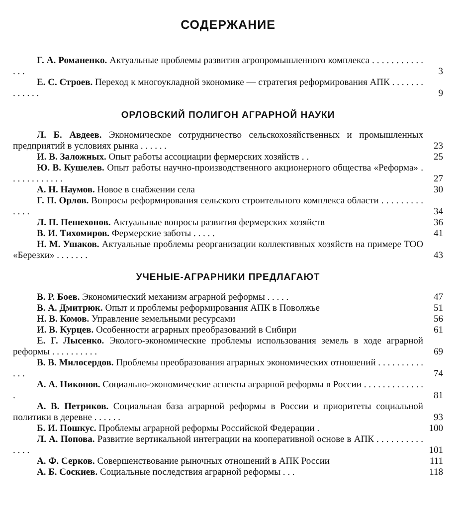СОДЕРЖАНИЕ
Г. А. Романенко. Актуальные проблемы развития агропромышленного комплекса . . . . . . . . . . . . . . 3
Е. С. Строев. Переход к многоукладной экономике — стратегия реформирования АПК . . . . . . . . . . . . . 9
ОРЛОВСКИЙ ПОЛИГОН АГРАРНОЙ НАУКИ
Л. Б. Авдеев. Экономическое сотрудничество сельскохозяйственных и промышленных предприятий в условиях рынка . . . . . . 23
И. В. Заложных. Опыт работы ассоциации фермерских хозяйств . . 25
Ю. В. Кушелев. Опыт работы научно-производственного акционерного общества «Реформа» . . . . . . . . . . . . 27
А. Н. Наумов. Новое в снабжении села 30
Г. П. Орлов. Вопросы реформирования сельского строительного комплекса области . . . . . . . . . . . . . 34
Л. П. Пешехонов. Актуальные вопросы развития фермерских хозяйств 36
В. И. Тихомиров. Фермерские заботы . . . . . 41
Н. М. Ушаков. Актуальные проблемы реорганизации коллективных хозяйств на примере ТОО «Березки» . . . . . . . 43
УЧЕНЫЕ-АГРАРНИКИ ПРЕДЛАГАЮТ
В. Р. Боев. Экономический механизм аграрной реформы . . . . . 47
В. А. Дмитрюк. Опыт и проблемы реформирования АПК в Поволжье 51
Н. В. Комов. Управление земельными ресурсами 56
И. В. Курцев. Особенности аграрных преобразований в Сибири 61
Е. Г. Лысенко. Эколого-экономические проблемы использования земель в ходе аграрной реформы . . . . . . . . . . 69
В. В. Милосердов. Проблемы преобразования аграрных экономических отношений . . . . . . . . . . . . . 74
А. А. Никонов. Социально-экономические аспекты аграрной реформы в России . . . . . . . . . . . . . . 81
А. В. Петриков. Социальная база аграрной реформы в России и приоритеты социальной политики в деревне . . . . . . 93
Б. И. Пошкус. Проблемы аграрной реформы Российской Федерации . 100
Л. А. Попова. Развитие вертикальной интеграции на кооперативной основе в АПК . . . . . . . . . . . . . . 101
А. Ф. Серков. Совершенствование рыночных отношений в АПК России 111
А. Б. Соскиев. Социальные последствия аграрной реформы . . . 118